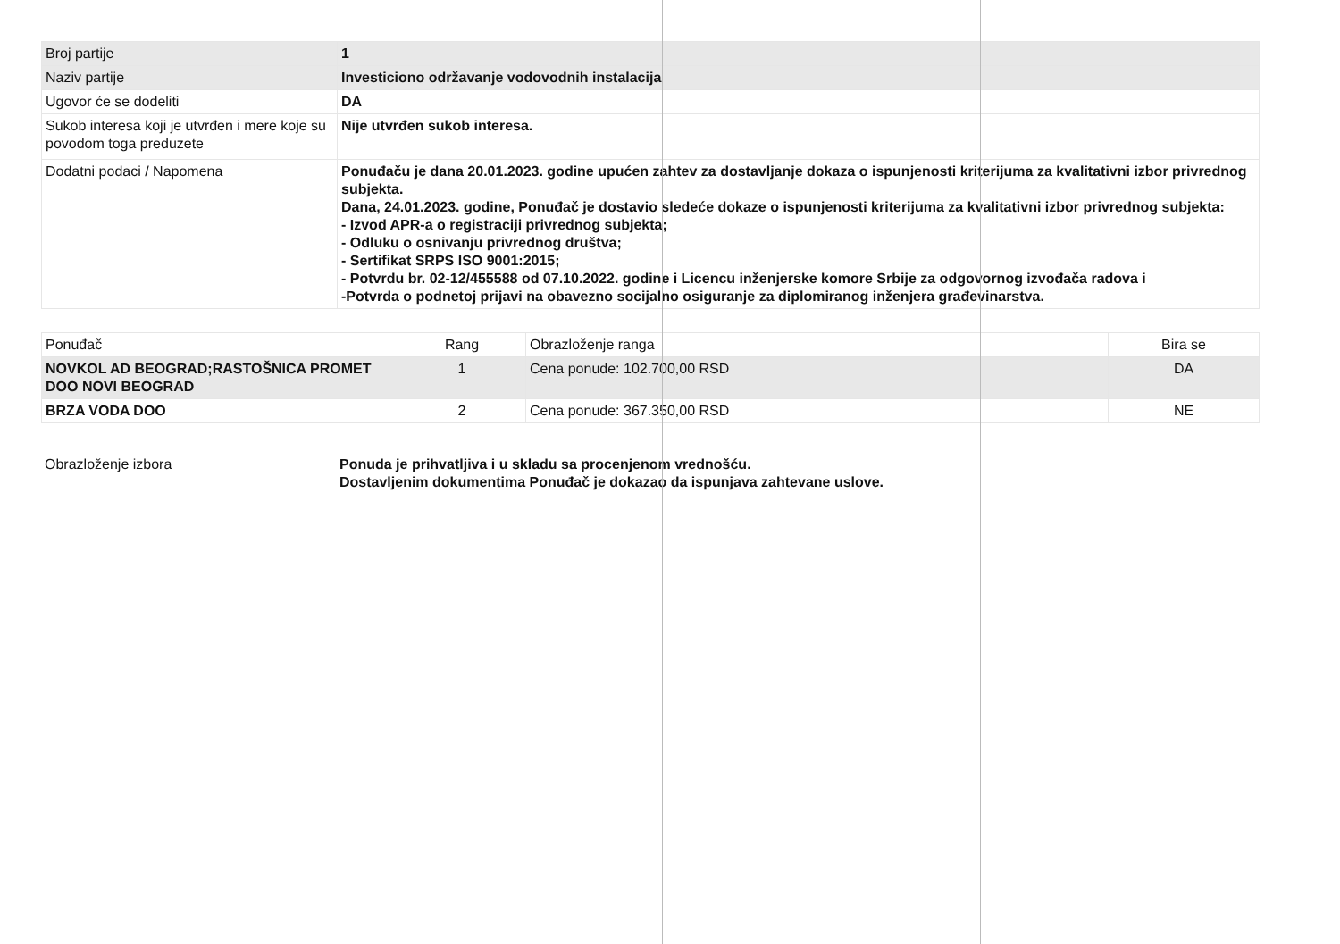| Broj partije | 1 |
| Naziv partije | Investiciono održavanje vodovodnih instalacija |
| Ugovor će se dodeliti | DA |
| Sukob interesa koji je utvrđen i mere koje su povodom toga preduzete | Nije utvrđen sukob interesa. |
| Dodatni podaci / Napomena | Ponuđaču je dana 20.01.2023. godine upućen zahtev za dostavljanje dokaza o ispunjenosti kriterijuma za kvalitativni izbor privrednog subjekta. Dana, 24.01.2023. godine, Ponuđač je dostavio sledeće dokaze o ispunjenosti kriterijuma za kvalitativni izbor privrednog subjekta: - Izvod APR-a o registraciji privrednog subjekta; - Odluku o osnivanju privrednog društva; - Sertifikat SRPS ISO 9001:2015; - Potvrdu br. 02-12/455588 od 07.10.2022. godine i Licencu inženjerske komore Srbije za odgovornog izvođača radova i -Potvrda o podnetoj prijavi na obavezno socijalno osiguranje za diplomiranog inženjera građevinarstva. |
| Ponuđač | Rang | Obrazloženje ranga | Bira se |
| NOVKOL AD BEOGRAD;RASTOŠNICA PROMET DOO NOVI BEOGRAD | 1 | Cena ponude: 102.700,00 RSD | DA |
| BRZA VODA DOO | 2 | Cena ponude: 367.350,00 RSD | NE |
Obrazloženje izbora Ponuda je prihvatljiva i u skladu sa procenjenom vrednošću.
Dostavljenim dokumentima Ponuđač je dokazao da ispunjava zahtevane uslove.